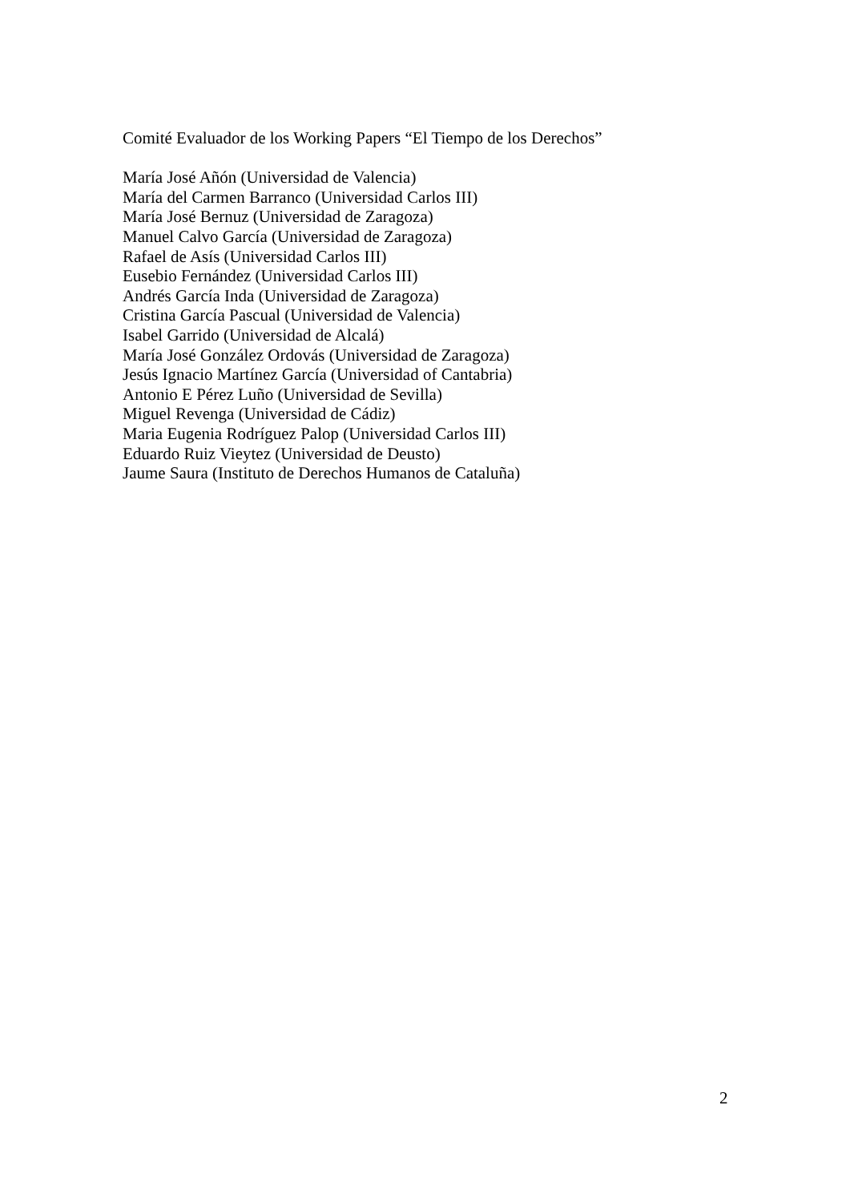Comité Evaluador de los Working Papers “El Tiempo de los Derechos”
María José Añón (Universidad de Valencia)
María del Carmen Barranco (Universidad Carlos III)
María José Bernuz (Universidad de Zaragoza)
Manuel Calvo García (Universidad de Zaragoza)
Rafael de Asís (Universidad Carlos III)
Eusebio Fernández (Universidad Carlos III)
Andrés García Inda (Universidad de Zaragoza)
Cristina García Pascual (Universidad de Valencia)
Isabel Garrido (Universidad de Alcalá)
María José González Ordovás (Universidad de Zaragoza)
Jesús Ignacio Martínez García (Universidad of Cantabria)
Antonio E Pérez Luño (Universidad de Sevilla)
Miguel Revenga (Universidad de Cádiz)
Maria Eugenia Rodríguez Palop (Universidad Carlos III)
Eduardo Ruiz Vieytez (Universidad de Deusto)
Jaume Saura (Instituto de Derechos Humanos de Cataluña)
2